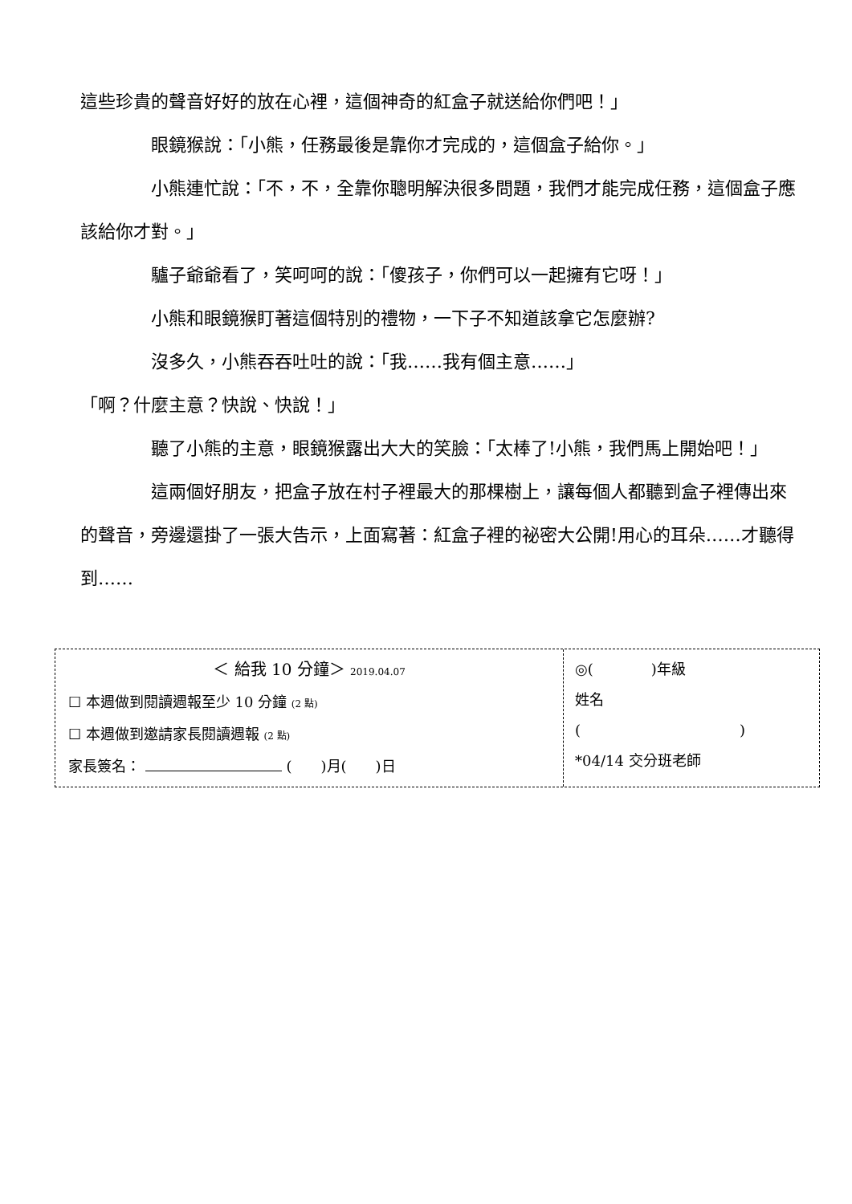這些珍貴的聲音好好的放在心裡，這個神奇的紅盒子就送給你們吧！」
眼鏡猴說：「小熊，任務最後是靠你才完成的，這個盒子給你。」
小熊連忙說：「不，不，全靠你聰明解決很多問題，我們才能完成任務，這個盒子應該給你才對。」
驢子爺爺看了，笑呵呵的說：「傻孩子，你們可以一起擁有它呀！」
小熊和眼鏡猴盯著這個特別的禮物，一下子不知道該拿它怎麼辦?
沒多久，小熊吞吞吐吐的說：「我……我有個主意……」
「啊？什麼主意？快說、快說！」
聽了小熊的主意，眼鏡猴露出大大的笑臉：「太棒了!小熊，我們馬上開始吧！」
這兩個好朋友，把盒子放在村子裡最大的那棵樹上，讓每個人都聽到盒子裡傳出來的聲音，旁邊還掛了一張大告示，上面寫著：紅盒子裡的祕密大公開!用心的耳朵……才聽得到……
＜ 給我 10 分鐘＞ 2019.04.07
☐ 本週做到閱讀週報至少 10 分鐘 (2 點)
☐ 本週做到邀請家長閱讀週報 (2 點)
家長簽名： (　　)月(　　)日
◎(　　　　)年級
姓名
(　　　　　　　　　　　)
*04/14 交分班老師